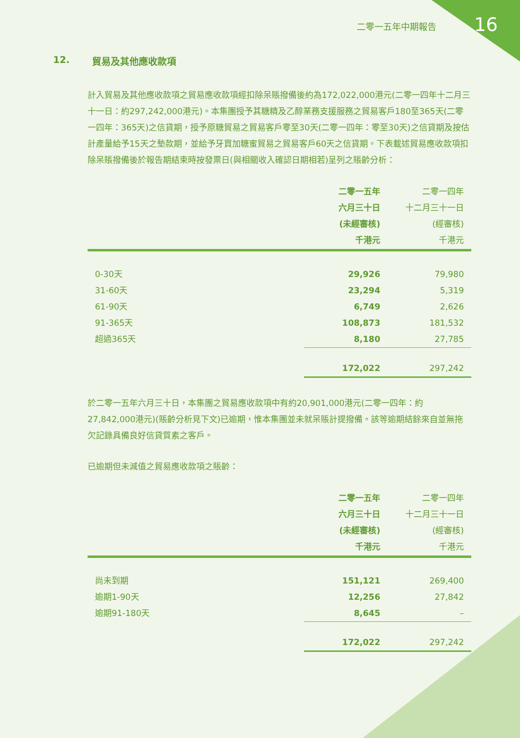二零一五年中期報告 16
12. 貿易及其他應收款項
計入貿易及其他應收款項之貿易應收款項經扣除呆賬撥備後約為172,022,000港元(二零一四年十二月三十一日：約297,242,000港元)。本集團授予其糖精及乙醇業務支援服務之貿易客戶180至365天(二零一四年：365天)之信貸期，授予原糖貿易之貿易客戶零至30天(二零一四年：零至30天)之信貸期及按估計產量給予15天之墊款期，並給予牙買加糖蜜貿易之貿易客戶60天之信貸期。下表載述貿易應收款項扣除呆賬撥備後於報告期結束時按發票日(與相關收入確認日期相若)呈列之賬齡分析：
| | 二零一五年 六月三十日 (未經審核) 千港元 | 二零一四年 十二月三十一日 (經審核) 千港元 |
| --- | --- | --- |
| 0-30天 | 29,926 | 79,980 |
| 31-60天 | 23,294 | 5,319 |
| 61-90天 | 6,749 | 2,626 |
| 91-365天 | 108,873 | 181,532 |
| 超過365天 | 8,180 | 27,785 |
| | 172,022 | 297,242 |
於二零一五年六月三十日，本集團之貿易應收款項中有約20,901,000港元(二零一四年：約27,842,000港元)(賬齡分析見下文)已逾期，惟本集團並未就呆賬計提撥備。該等逾期結餘來自並無拖欠記錄具備良好信貸質素之客戶。
已逾期但未減值之貿易應收款項之賬齡：
| | 二零一五年 六月三十日 (未經審核) 千港元 | 二零一四年 十二月三十一日 (經審核) 千港元 |
| --- | --- | --- |
| 尚未到期 | 151,121 | 269,400 |
| 逾期1-90天 | 12,256 | 27,842 |
| 逾期91-180天 | 8,645 | – |
| | 172,022 | 297,242 |